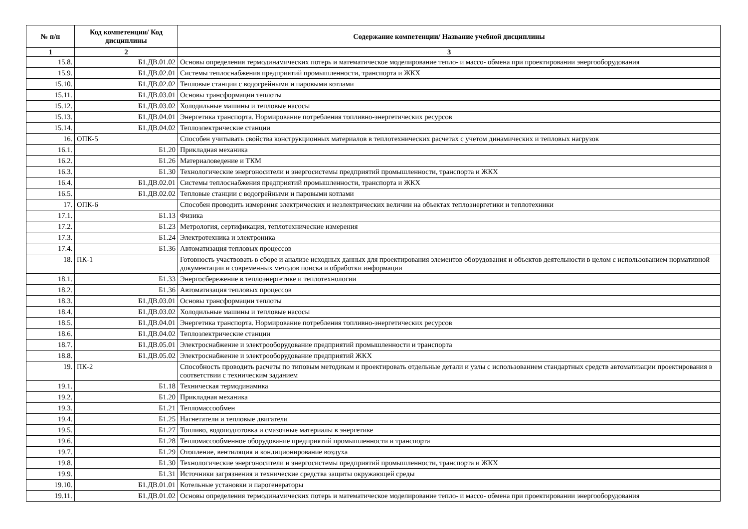| № п/п | Код компетенции/ Код дисциплины | Содержание компетенции/ Название учебной дисциплины |
| --- | --- | --- |
| 1 | 2 | 3 |
| 15.8. | Б1.ДВ.01.02 | Основы определения термодинамических потерь и математическое моделирование тепло- и массо- обмена при проектировании энергооборудования |
| 15.9. | Б1.ДВ.02.01 | Системы теплоснабжения предприятий промышленности, транспорта и ЖКХ |
| 15.10. | Б1.ДВ.02.02 | Тепловые станции с водогрейными и паровыми котлами |
| 15.11. | Б1.ДВ.03.01 | Основы трансформации теплоты |
| 15.12. | Б1.ДВ.03.02 | Холодильные машины и тепловые насосы |
| 15.13. | Б1.ДВ.04.01 | Энергетика транспорта. Нормирование потребления топливно-энергетических ресурсов |
| 15.14. | Б1.ДВ.04.02 | Теплоэлектрические станции |
| 16. | ОПК-5 | Способен учитывать свойства конструкционных материалов в теплотехнических расчетах с учетом динамических и тепловых нагрузок |
| 16.1. | Б1.20 | Прикладная механика |
| 16.2. | Б1.26 | Материаловедение и ТКМ |
| 16.3. | Б1.30 | Технологические энергоносители и энергосистемы предприятий промышленности, транспорта и ЖКХ |
| 16.4. | Б1.ДВ.02.01 | Системы теплоснабжения предприятий промышленности, транспорта и ЖКХ |
| 16.5. | Б1.ДВ.02.02 | Тепловые станции с водогрейными и паровыми котлами |
| 17. | ОПК-6 | Способен проводить измерения электрических и неэлектрических величин на объектах теплоэнергетики и теплотехники |
| 17.1. | Б1.13 | Физика |
| 17.2. | Б1.23 | Метрология, сертификация, теплотехнические измерения |
| 17.3. | Б1.24 | Электротехника и электроника |
| 17.4. | Б1.36 | Автоматизация тепловых процессов |
| 18. | ПК-1 | Готовность участвовать в сборе и анализе исходных данных для проектирования элементов оборудования и объектов деятельности в целом с использованием нормативной документации и современных методов поиска и обработки информации |
| 18.1. | Б1.33 | Энергосбережение в теплоэнергетике и теплотехнологии |
| 18.2. | Б1.36 | Автоматизация тепловых процессов |
| 18.3. | Б1.ДВ.03.01 | Основы трансформации теплоты |
| 18.4. | Б1.ДВ.03.02 | Холодильные машины и тепловые насосы |
| 18.5. | Б1.ДВ.04.01 | Энергетика транспорта. Нормирование потребления топливно-энергетических ресурсов |
| 18.6. | Б1.ДВ.04.02 | Теплоэлектрические станции |
| 18.7. | Б1.ДВ.05.01 | Электроснабжение и электрооборудование предприятий промышленности и транспорта |
| 18.8. | Б1.ДВ.05.02 | Электроснабжение и электрооборудование предприятий ЖКХ |
| 19. | ПК-2 | Способность проводить расчеты по типовым методикам и проектировать отдельные детали и узлы с использованием стандартных средств автоматизации проектирования в соответствии с техническим заданием |
| 19.1. | Б1.18 | Техническая термодинамика |
| 19.2. | Б1.20 | Прикладная механика |
| 19.3. | Б1.21 | Тепломассообмен |
| 19.4. | Б1.25 | Нагнетатели и тепловые двигатели |
| 19.5. | Б1.27 | Топливо, водоподготовка и смазочные материалы в энергетике |
| 19.6. | Б1.28 | Тепломассообменное оборудование предприятий промышленности и транспорта |
| 19.7. | Б1.29 | Отопление, вентиляция и кондиционирование воздуха |
| 19.8. | Б1.30 | Технологические энергоносители и энергосистемы предприятий промышленности, транспорта и ЖКХ |
| 19.9. | Б1.31 | Источники загрязнения и технические средства защиты окружающей среды |
| 19.10. | Б1.ДВ.01.01 | Котельные установки и парогенераторы |
| 19.11. | Б1.ДВ.01.02 | Основы определения термодинамических потерь и математическое моделирование тепло- и массо- обмена при проектировании энергооборудования |